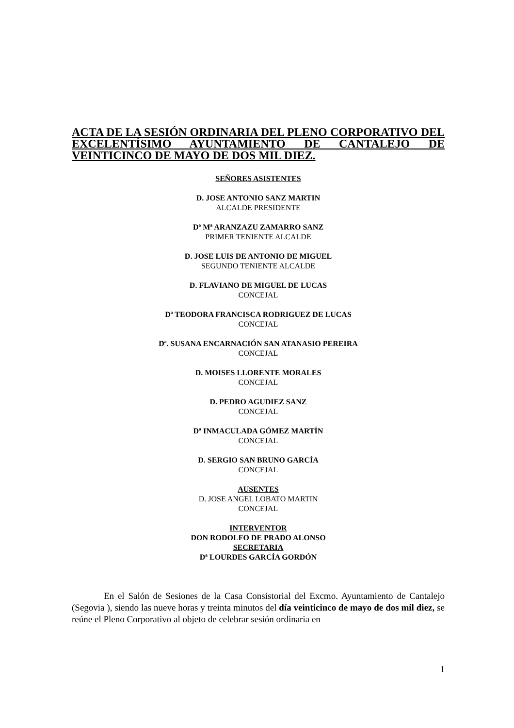ACTA DE LA SESIÓN ORDINARIA DEL PLENO CORPORATIVO DEL EXCELENTÍSIMO AYUNTAMIENTO DE CANTALEJO DE VEINTICINCO DE MAYO DE DOS MIL DIEZ.
SEÑORES ASISTENTES
D. JOSE ANTONIO SANZ MARTIN
ALCALDE PRESIDENTE
Dª Mª ARANZAZU ZAMARRO SANZ
PRIMER TENIENTE ALCALDE
D. JOSE LUIS DE ANTONIO DE MIGUEL
SEGUNDO TENIENTE ALCALDE
D. FLAVIANO DE MIGUEL DE LUCAS
CONCEJAL
Dª TEODORA FRANCISCA RODRIGUEZ DE LUCAS
CONCEJAL
Dª. SUSANA ENCARNACIÓN SAN ATANASIO PEREIRA
CONCEJAL
D. MOISES LLORENTE MORALES
CONCEJAL
D. PEDRO AGUDIEZ SANZ
CONCEJAL
Dª INMACULADA GÓMEZ MARTÍN
CONCEJAL
D. SERGIO SAN BRUNO GARCÍA
CONCEJAL
AUSENTES
D. JOSE ANGEL LOBATO MARTIN
CONCEJAL
INTERVENTOR
DON RODOLFO DE PRADO ALONSO
SECRETARIA
Dª LOURDES GARCÍA GORDÓN
En el Salón de Sesiones de la Casa Consistorial del Excmo. Ayuntamiento de Cantalejo (Segovia ), siendo las nueve horas y treinta minutos del día veinticinco de mayo de dos mil diez, se reúne el Pleno Corporativo al objeto de celebrar sesión ordinaria en
1